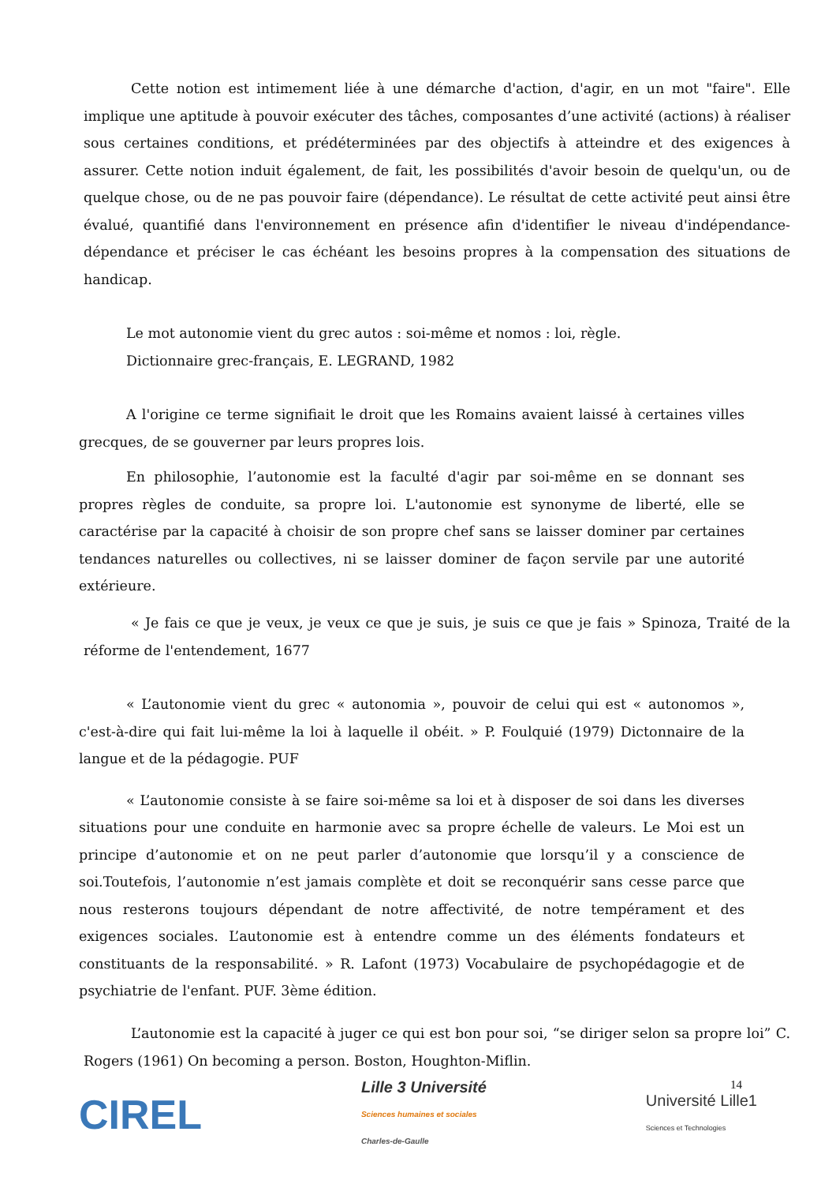Cette notion est intimement liée à une démarche d'action, d'agir, en un mot "faire". Elle implique une aptitude à pouvoir exécuter des tâches, composantes d’une activité (actions) à réaliser sous certaines conditions, et prédéterminées par des objectifs à atteindre et des exigences à assurer. Cette notion induit également, de fait, les possibilités d'avoir besoin de quelqu'un, ou de quelque chose, ou de ne pas pouvoir faire (dépendance). Le résultat de cette activité peut ainsi être évalué, quantifié dans l'environnement en présence afin d'identifier le niveau d'indépendance-dépendance et préciser le cas échéant les besoins propres à la compensation des situations de handicap.
Le mot autonomie vient du grec autos : soi-même et nomos : loi, règle.
Dictionnaire grec-français, E. LEGRAND, 1982
A l'origine ce terme signifiait le droit que les Romains avaient laissé à certaines villes grecques, de se gouverner par leurs propres lois.
En philosophie, l’autonomie est la faculté d'agir par soi-même en se donnant ses propres règles de conduite, sa propre loi. L'autonomie est synonyme de liberté, elle se caractérise par la capacité à choisir de son propre chef sans se laisser dominer par certaines tendances naturelles ou collectives, ni se laisser dominer de façon servile par une autorité extérieure.
« Je fais ce que je veux, je veux ce que je suis, je suis ce que je fais » Spinoza, Traité de la réforme de l'entendement, 1677
« L’autonomie vient du grec « autonomia », pouvoir de celui qui est « autonomos », c'est-à-dire qui fait lui-même la loi à laquelle il obéit. » P. Foulquié (1979) Dictonnaire de la langue et de la pédagogie. PUF
« L’autonomie consiste à se faire soi-même sa loi et à disposer de soi dans les diverses situations pour une conduite en harmonie avec sa propre échelle de valeurs. Le Moi est un principe d’autonomie et on ne peut parler d’autonomie que lorsqu’il y a conscience de soi.Toutefois, l’autonomie n’est jamais complète et doit se reconquérir sans cesse parce que nous resterons toujours dépendant de notre affectivité, de notre tempérament et des exigences sociales. L’autonomie est à entendre comme un des éléments fondateurs et constituants de la responsabilité. » R. Lafont (1973) Vocabulaire de psychopédagogie et de psychiatrie de l'enfant. PUF. 3ème édition.
L’autonomie est la capacité à juger ce qui est bon pour soi, “se diriger selon sa propre loi” C. Rogers (1961) On becoming a person. Boston, Houghton-Miflin.
14
CIREL
Lille 3 Université
Sciences humaines et sociales
Charles-de-Gaulle
Université Lille1
Sciences et Technologies